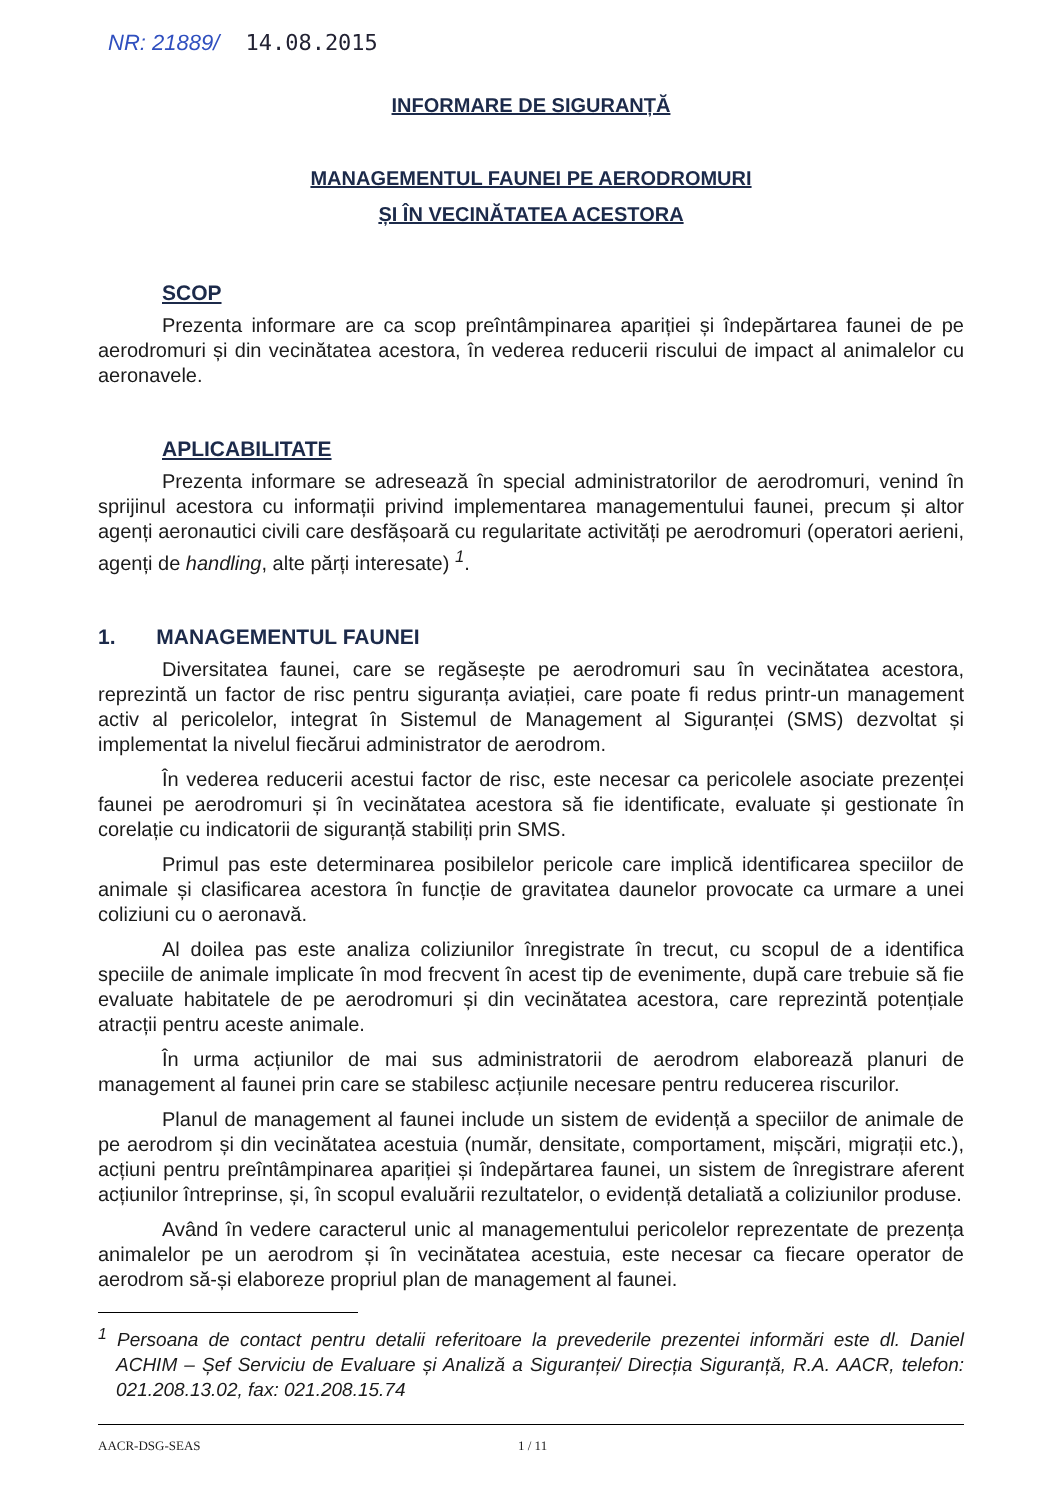NR: 21889/ 14.08.2015
INFORMARE DE SIGURANȚĂ
MANAGEMENTUL FAUNEI PE AERODROMURI
ȘI ÎN VECINĂTATEA ACESTORA
SCOP
Prezenta informare are ca scop preîntâmpinarea apariției și îndepărtarea faunei de pe aerodromuri și din vecinătatea acestora, în vederea reducerii riscului de impact al animalelor cu aeronavele.
APLICABILITATE
Prezenta informare se adresează în special administratorilor de aerodromuri, venind în sprijinul acestora cu informații privind implementarea managementului faunei, precum și altor agenți aeronautici civili care desfășoară cu regularitate activități pe aerodromuri (operatori aerieni, agenți de handling, alte părți interesate) <sup>1</sup>.
1. MANAGEMENTUL FAUNEI
Diversitatea faunei, care se regăsește pe aerodromuri sau în vecinătatea acestora, reprezintă un factor de risc pentru siguranța aviației, care poate fi redus printr-un management activ al pericolelor, integrat în Sistemul de Management al Siguranței (SMS) dezvoltat și implementat la nivelul fiecărui administrator de aerodrom.
În vederea reducerii acestui factor de risc, este necesar ca pericolele asociate prezenței faunei pe aerodromuri și în vecinătatea acestora să fie identificate, evaluate și gestionate în corelație cu indicatorii de siguranță stabiliți prin SMS.
Primul pas este determinarea posibilelor pericole care implică identificarea speciilor de animale și clasificarea acestora în funcție de gravitatea daunelor provocate ca urmare a unei coliziuni cu o aeronavă.
Al doilea pas este analiza coliziunilor înregistrate în trecut, cu scopul de a identifica speciile de animale implicate în mod frecvent în acest tip de evenimente, după care trebuie să fie evaluate habitatele de pe aerodromuri și din vecinătatea acestora, care reprezintă potențiale atracții pentru aceste animale.
În urma acțiunilor de mai sus administratorii de aerodrom elaborează planuri de management al faunei prin care se stabilesc acțiunile necesare pentru reducerea riscurilor.
Planul de management al faunei include un sistem de evidență a speciilor de animale de pe aerodrom și din vecinătatea acestuia (număr, densitate, comportament, mișcări, migrații etc.), acțiuni pentru preîntâmpinarea apariției și îndepărtarea faunei, un sistem de înregistrare aferent acțiunilor întreprinse, și, în scopul evaluării rezultatelor, o evidență detaliată a coliziunilor produse.
Având în vedere caracterul unic al managementului pericolelor reprezentate de prezența animalelor pe un aerodrom și în vecinătatea acestuia, este necesar ca fiecare operator de aerodrom să-și elaboreze propriul plan de management al faunei.
<sup>1</sup> Persoana de contact pentru detalii referitoare la prevederile prezentei informări este dl. Daniel ACHIM – Șef Serviciu de Evaluare și Analiză a Siguranței/ Direcția Siguranță, R.A. AACR, telefon: 021.208.13.02, fax: 021.208.15.74
AACR-DSG-SEAS 1 / 11